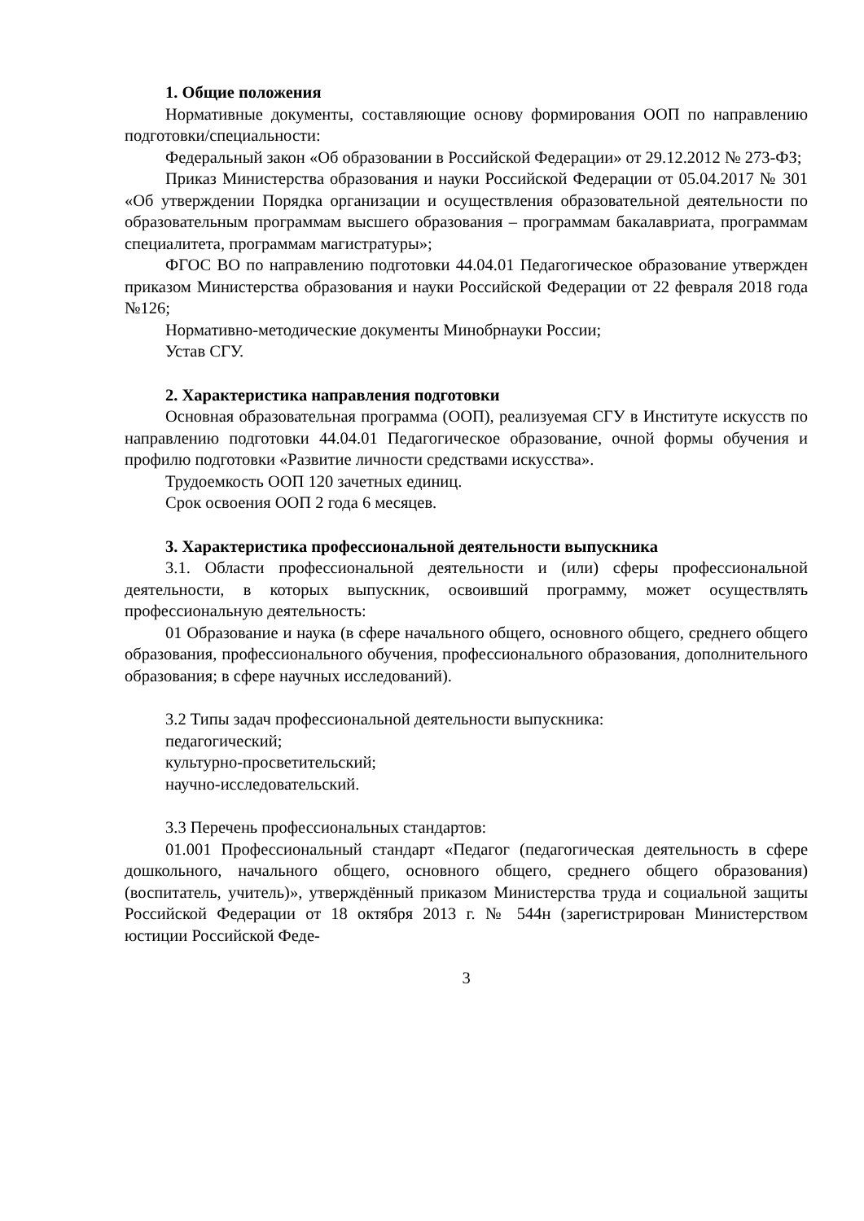1. Общие положения
Нормативные документы, составляющие основу формирования ООП по направлению подготовки/специальности:
Федеральный закон «Об образовании в Российской Федерации» от 29.12.2012 № 273-ФЗ;
Приказ Министерства образования и науки Российской Федерации от 05.04.2017 № 301 «Об утверждении Порядка организации и осуществления образовательной деятельности по образовательным программам высшего образования – программам бакалавриата, программам специалитета, программам магистратуры»;
ФГОС ВО по направлению подготовки 44.04.01 Педагогическое образование утвержден приказом Министерства образования и науки Российской Федерации от 22 февраля 2018 года №126;
Нормативно-методические документы Минобрнауки России;
Устав СГУ.
2. Характеристика направления подготовки
Основная образовательная программа (ООП), реализуемая СГУ в Институте искусств по направлению подготовки 44.04.01 Педагогическое образование, очной формы обучения и профилю подготовки «Развитие личности средствами искусства».
Трудоемкость ООП 120 зачетных единиц.
Срок освоения ООП 2 года 6 месяцев.
3. Характеристика профессиональной деятельности выпускника
3.1. Области профессиональной деятельности и (или) сферы профессиональной деятельности, в которых выпускник, освоивший программу, может осуществлять профессиональную деятельность:
01 Образование и наука (в сфере начального общего, основного общего, среднего общего образования, профессионального обучения, профессионального образования, дополнительного образования; в сфере научных исследований).
3.2 Типы задач профессиональной деятельности выпускника:
педагогический;
культурно-просветительский;
научно-исследовательский.
3.3 Перечень профессиональных стандартов:
01.001 Профессиональный стандарт «Педагог (педагогическая деятельность в сфере дошкольного, начального общего, основного общего, среднего общего образования) (воспитатель, учитель)», утверждённый приказом Министерства труда и социальной защиты Российской Федерации от 18 октября 2013 г. № 544н (зарегистрирован Министерством юстиции Российской Феде-
3